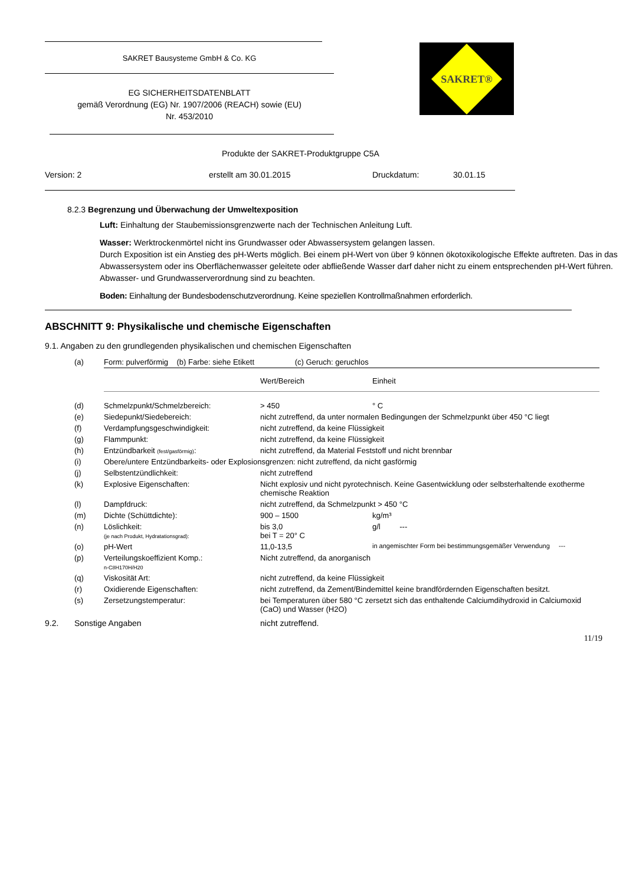SAKRET Bausysteme GmbH & Co. KG
EG SICHERHEITSDATENBLATT
gemäß Verordnung (EG) Nr. 1907/2006 (REACH) sowie (EU)
Nr. 453/2010
SAKRET®
Produkte der SAKRET-Produktgruppe C5A
Version: 2 erstellt am 30.01.2015 Druckdatum: 30.01.15
8.2.3 Begrenzung und Überwachung der Umweltexposition
Luft: Einhaltung der Staubemissionsgrenzwerte nach der Technischen Anleitung Luft.
Wasser: Werktrockenmörtel nicht ins Grundwasser oder Abwassersystem gelangen lassen.
Durch Exposition ist ein Anstieg des pH-Werts möglich. Bei einem pH-Wert von über 9 können ökotoxikologische Effekte auftreten. Das in das Abwassersystem oder ins Oberflächenwasser geleitete oder abfließende Wasser darf daher nicht zu einem entsprechenden pH-Wert führen. Abwasser- und Grundwasserverordnung sind zu beachten.
Boden: Einhaltung der Bundesbodenschutzverordnung. Keine speziellen Kontrollmaßnahmen erforderlich.
ABSCHNITT 9: Physikalische und chemische Eigenschaften
9.1. Angaben zu den grundlegenden physikalischen und chemischen Eigenschaften
| (a) | Form: pulverförmig (b) Farbe: siehe Etikett (c) Geruch: geruchlos | | |
| | | Wert/Bereich | Einheit |
| (d) | Schmelzpunkt/Schmelzbereich: | > 450 | ° C |
| (e) | Siedepunkt/Siedebereich: | nicht zutreffend, da unter normalen Bedingungen der Schmelzpunkt über 450 °C liegt | |
| (f) | Verdampfungsgeschwindigkeit: | nicht zutreffend, da keine Flüssigkeit | |
| (g) | Flammpunkt: | nicht zutreffend, da keine Flüssigkeit | |
| (h) | Entzündbarkeit (fest/gasförmig) : | nicht zutreffend, da Material Feststoff und nicht brennbar | |
| (i) | Obere/untere Entzündbarkeits- oder Explosionsgrenzen: nicht zutreffend, da nicht gasförmig | | |
| (j) | Selbstentzündlichkeit: | nicht zutreffend | |
| (k) | Explosive Eigenschaften: | Nicht explosiv und nicht pyrotechnisch. Keine Gasentwicklung oder selbsterhaltende exotherme chemische Reaktion | |
| (l) | Dampfdruck: | nicht zutreffend, da Schmelzpunkt > 450 °C | |
| (m) | Dichte (Schüttdichte): | 900 – 1500 | kg/m³ |
| (n) | Löslichkeit: (je nach Produkt, Hydratationsgrad): | bis 3,0 bei T = 20° C | g/l --- |
| (o) | pH-Wert | 11,0-13,5 | in angemischter Form bei bestimmungsgemäßer Verwendung --- |
| (p) | Verteilungskoeffizient Komp.: n-C8H170H/H20 | Nicht zutreffend, da anorganisch | |
| (q) | Viskosität Art: | nicht zutreffend, da keine Flüssigkeit | |
| (r) | Oxidierende Eigenschaften: | nicht zutreffend, da Zement/Bindemittel keine brandfördernden Eigenschaften besitzt. | |
| (s) | Zersetzungstemperatur: | bei Temperaturen über 580 °C zersetzt sich das enthaltende Calciumdihydroxid in Calciumoxid (CaO) und Wasser (H2O) | |
9.2. Sonstige Angaben nicht zutreffend.
11/19